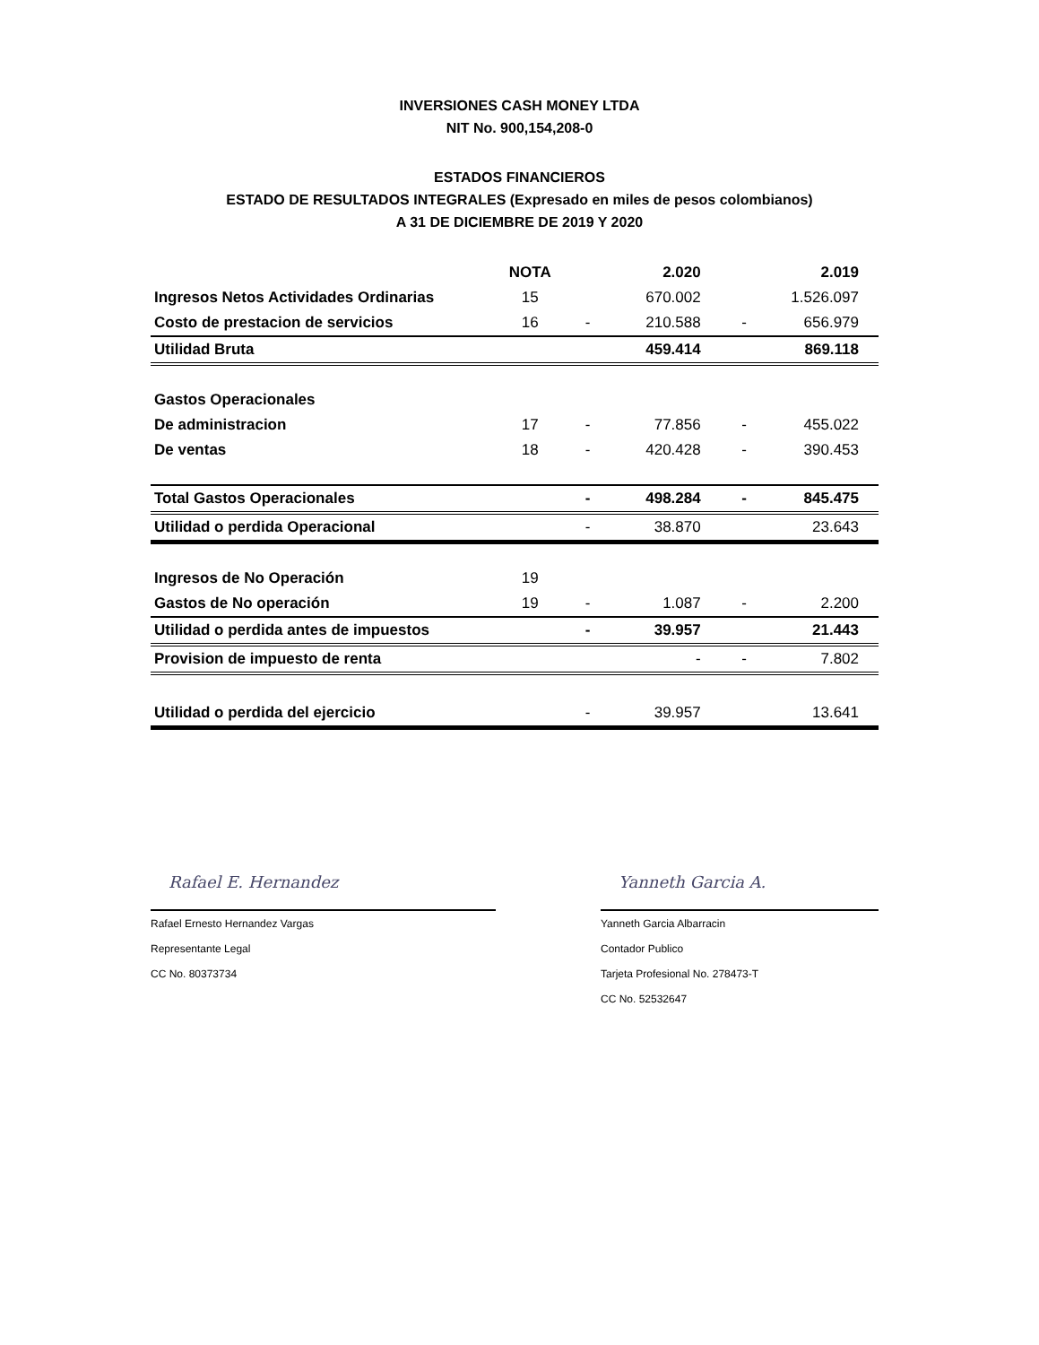INVERSIONES CASH MONEY LTDA
NIT No. 900,154,208-0
ESTADOS FINANCIEROS
ESTADO DE RESULTADOS INTEGRALES (Expresado en miles de pesos colombianos)
A 31 DE DICIEMBRE DE 2019 Y 2020
| | NOTA | | 2.020 | | 2.019 |
| --- | --- | --- | --- | --- | --- |
| Ingresos Netos Actividades Ordinarias | 15 | | 670.002 | | 1.526.097 |
| Costo de prestacion de servicios | 16 | - | 210.588 | - | 656.979 |
| Utilidad Bruta | | | 459.414 | | 869.118 |
| Gastos Operacionales | | | | | |
| De administracion | 17 | - | 77.856 | - | 455.022 |
| De ventas | 18 | - | 420.428 | - | 390.453 |
| Total Gastos Operacionales | | - | 498.284 | - | 845.475 |
| Utilidad o perdida Operacional | | - | 38.870 | | 23.643 |
| Ingresos de No Operación | 19 | | | | |
| Gastos de No operación | 19 | - | 1.087 | - | 2.200 |
| Utilidad o perdida antes de impuestos | | - | 39.957 | | 21.443 |
| Provision de impuesto de renta | | | - | - | 7.802 |
| Utilidad o perdida del ejercicio | | - | 39.957 | | 13.641 |
Rafael E. Hernandez
Rafael Ernesto Hernandez Vargas
Representante Legal
CC No. 80373734
Yanneth Garcia A.
Yanneth Garcia Albarracin
Contador Publico
Tarjeta Profesional No. 278473-T
CC No. 52532647